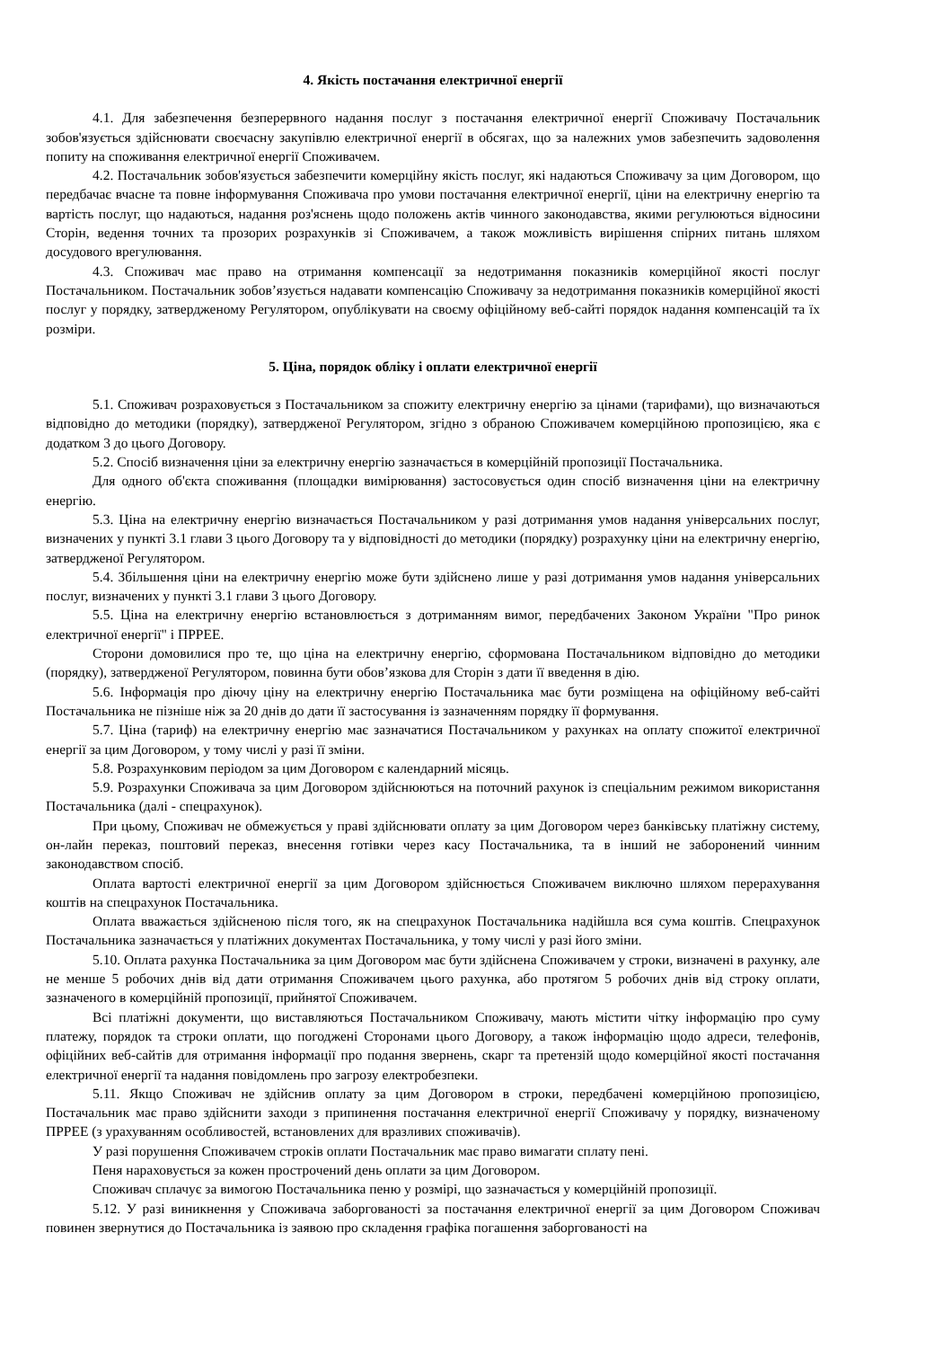4. Якість постачання електричної енергії
4.1. Для забезпечення безперервного надання послуг з постачання електричної енергії Споживачу Постачальник зобов'язується здійснювати своєчасну закупівлю електричної енергії в обсягах, що за належних умов забезпечить задоволення попиту на споживання електричної енергії Споживачем.
4.2. Постачальник зобов'язується забезпечити комерційну якість послуг, які надаються Споживачу за цим Договором, що передбачає вчасне та повне інформування Споживача про умови постачання електричної енергії, ціни на електричну енергію та вартість послуг, що надаються, надання роз'яснень щодо положень актів чинного законодавства, якими регулюються відносини Сторін, ведення точних та прозорих розрахунків зі Споживачем, а також можливість вирішення спірних питань шляхом досудового врегулювання.
4.3. Споживач має право на отримання компенсації за недотримання показників комерційної якості послуг Постачальником. Постачальник зобов’язується надавати компенсацію Споживачу за недотримання показників комерційної якості послуг у порядку, затвердженому Регулятором, опублікувати на своєму офіційному веб-сайті порядок надання компенсацій та їх розміри.
5. Ціна, порядок обліку і оплати електричної енергії
5.1. Споживач розраховується з Постачальником за спожиту електричну енергію за цінами (тарифами), що визначаються відповідно до методики (порядку), затвердженої Регулятором, згідно з обраною Споживачем комерційною пропозицією, яка є додатком 3 до цього Договору.
5.2. Спосіб визначення ціни за електричну енергію зазначається в комерційній пропозиції Постачальника.
Для одного об'єкта споживання (площадки вимірювання) застосовується один спосіб визначення ціни на електричну енергію.
5.3. Ціна на електричну енергію визначається Постачальником у разі дотримання умов надання універсальних послуг, визначених у пункті 3.1 глави 3 цього Договору та у відповідності до методики (порядку) розрахунку ціни на електричну енергію, затвердженої Регулятором.
5.4. Збільшення ціни на електричну енергію може бути здійснено лише у разі дотримання умов надання універсальних послуг, визначених у пункті 3.1 глави 3 цього Договору.
5.5. Ціна на електричну енергію встановлюється з дотриманням вимог, передбачених Законом України "Про ринок електричної енергії" і ПРРЕЕ.
Сторони домовилися про те, що ціна на електричну енергію, сформована Постачальником відповідно до методики (порядку), затвердженої Регулятором, повинна бути обов’язкова для Сторін з дати її введення в дію.
5.6. Інформація про діючу ціну на електричну енергію Постачальника має бути розміщена на офіційному веб-сайті Постачальника не пізніше ніж за 20 днів до дати її застосування із зазначенням порядку її формування.
5.7. Ціна (тариф) на електричну енергію має зазначатися Постачальником у рахунках на оплату спожитої електричної енергії за цим Договором, у тому числі у разі її зміни.
5.8. Розрахунковим періодом за цим Договором є календарний місяць.
5.9. Розрахунки Споживача за цим Договором здійснюються на поточний рахунок із спеціальним режимом використання Постачальника (далі - спецрахунок).
При цьому, Споживач не обмежується у праві здійснювати оплату за цим Договором через банківську платіжну систему, он-лайн переказ, поштовий переказ, внесення готівки через касу Постачальника, та в інший не заборонений чинним законодавством спосіб.
Оплата вартості електричної енергії за цим Договором здійснюється Споживачем виключно шляхом перерахування коштів на спецрахунок Постачальника.
Оплата вважається здійсненою після того, як на спецрахунок Постачальника надійшла вся сума коштів. Спецрахунок Постачальника зазначається у платіжних документах Постачальника, у тому числі у разі його зміни.
5.10. Оплата рахунка Постачальника за цим Договором має бути здійснена Споживачем у строки, визначені в рахунку, але не менше 5 робочих днів від дати отримання Споживачем цього рахунка, або протягом 5 робочих днів від строку оплати, зазначеного в комерційній пропозиції, прийнятої Споживачем.
Всі платіжні документи, що виставляються Постачальником Споживачу, мають містити чітку інформацію про суму платежу, порядок та строки оплати, що погоджені Сторонами цього Договору, а також інформацію щодо адреси, телефонів, офіційних веб-сайтів для отримання інформації про подання звернень, скарг та претензій щодо комерційної якості постачання електричної енергії та надання повідомлень про загрозу електробезпеки.
5.11. Якщо Споживач не здійснив оплату за цим Договором в строки, передбачені комерційною пропозицією, Постачальник має право здійснити заходи з припинення постачання електричної енергії Споживачу у порядку, визначеному ПРРЕЕ (з урахуванням особливостей, встановлених для вразливих споживачів).
У разі порушення Споживачем строків оплати Постачальник має право вимагати сплату пені.
Пеня нараховується за кожен прострочений день оплати за цим Договором.
Споживач сплачує за вимогою Постачальника пеню у розмірі, що зазначається у комерційній пропозиції.
5.12. У разі виникнення у Споживача заборгованості за постачання електричної енергії за цим Договором Споживач повинен звернутися до Постачальника із заявою про складення графіка погашення заборгованості на